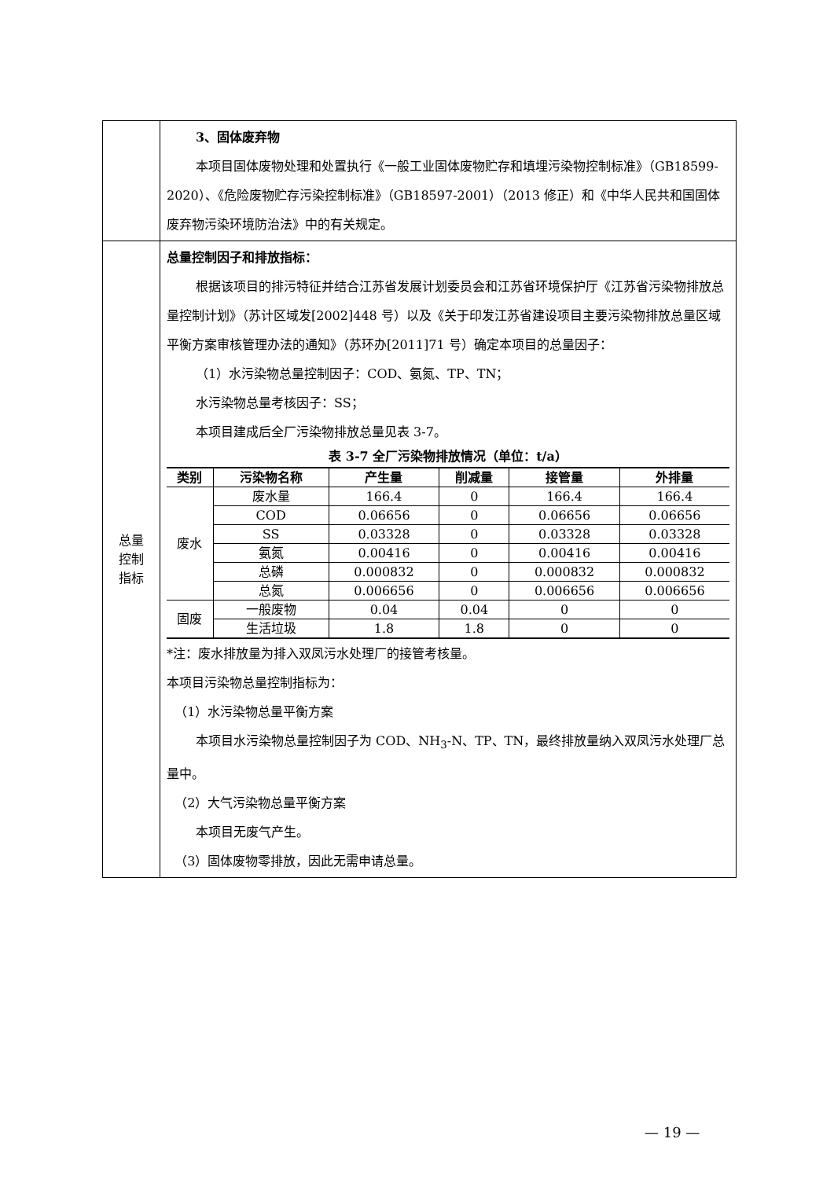| | 3、固体废弃物 本项目固体废物处理和处置执行《一般工业固体废物贮存和填埋污染物控制标准》（GB18599-2020）、《危险废物贮存污染控制标准》（GB18597-2001）（2013 修正）和《中华人民共和国固体废弃物污染环境防治法》中的有关规定。 |
| 总量 控制 指标 | 总量控制因子和排放指标： 根据该项目的排污特征并结合江苏省发展计划委员会和江苏省环境保护厅《江苏省污染物排放总量控制计划》（苏计区域发[2002]448 号）以及《关于印发江苏省建设项目主要污染物排放总量区域平衡方案审核管理办法的通知》（苏环办[2011]71 号）确定本项目的总量因子： （1）水污染物总量控制因子：COD、氨氮、TP、TN； 水污染物总量考核因子：SS； 本项目建成后全厂污染物排放总量见表 3-7。 表 3-7 全厂污染物排放情况（单位：t/a） / 类别 / 污染物名称 / 产生量 / 削减量 / 接管量 / 外排量 / / --- / --- / --- / --- / --- / --- / / 废水 / 废水量 / 166.4 / 0 / 166.4 / 166.4 / / / COD / 0.06656 / 0 / 0.06656 / 0.06656 / / / SS / 0.03328 / 0 / 0.03328 / 0.03328 / / / 氨氮 / 0.00416 / 0 / 0.00416 / 0.00416 / / / 总磷 / 0.000832 / 0 / 0.000832 / 0.000832 / / / 总氮 / 0.006656 / 0 / 0.006656 / 0.006656 / / 固废 / 一般废物 / 0.04 / 0.04 / 0 / 0 / / / 生活垃圾 / 1.8 / 1.8 / 0 / 0 / *注：废水排放量为排入双凤污水处理厂的接管考核量。 本项目污染物总量控制指标为： （1）水污染物总量平衡方案 本项目水污染物总量控制因子为 COD、NH<sub>3</sub>-N、TP、TN，最终排放量纳入双凤污水处理厂总量中。 （2）大气污染物总量平衡方案 本项目无废气产生。 （3）固体废物零排放，因此无需申请总量。 |
— 19 —